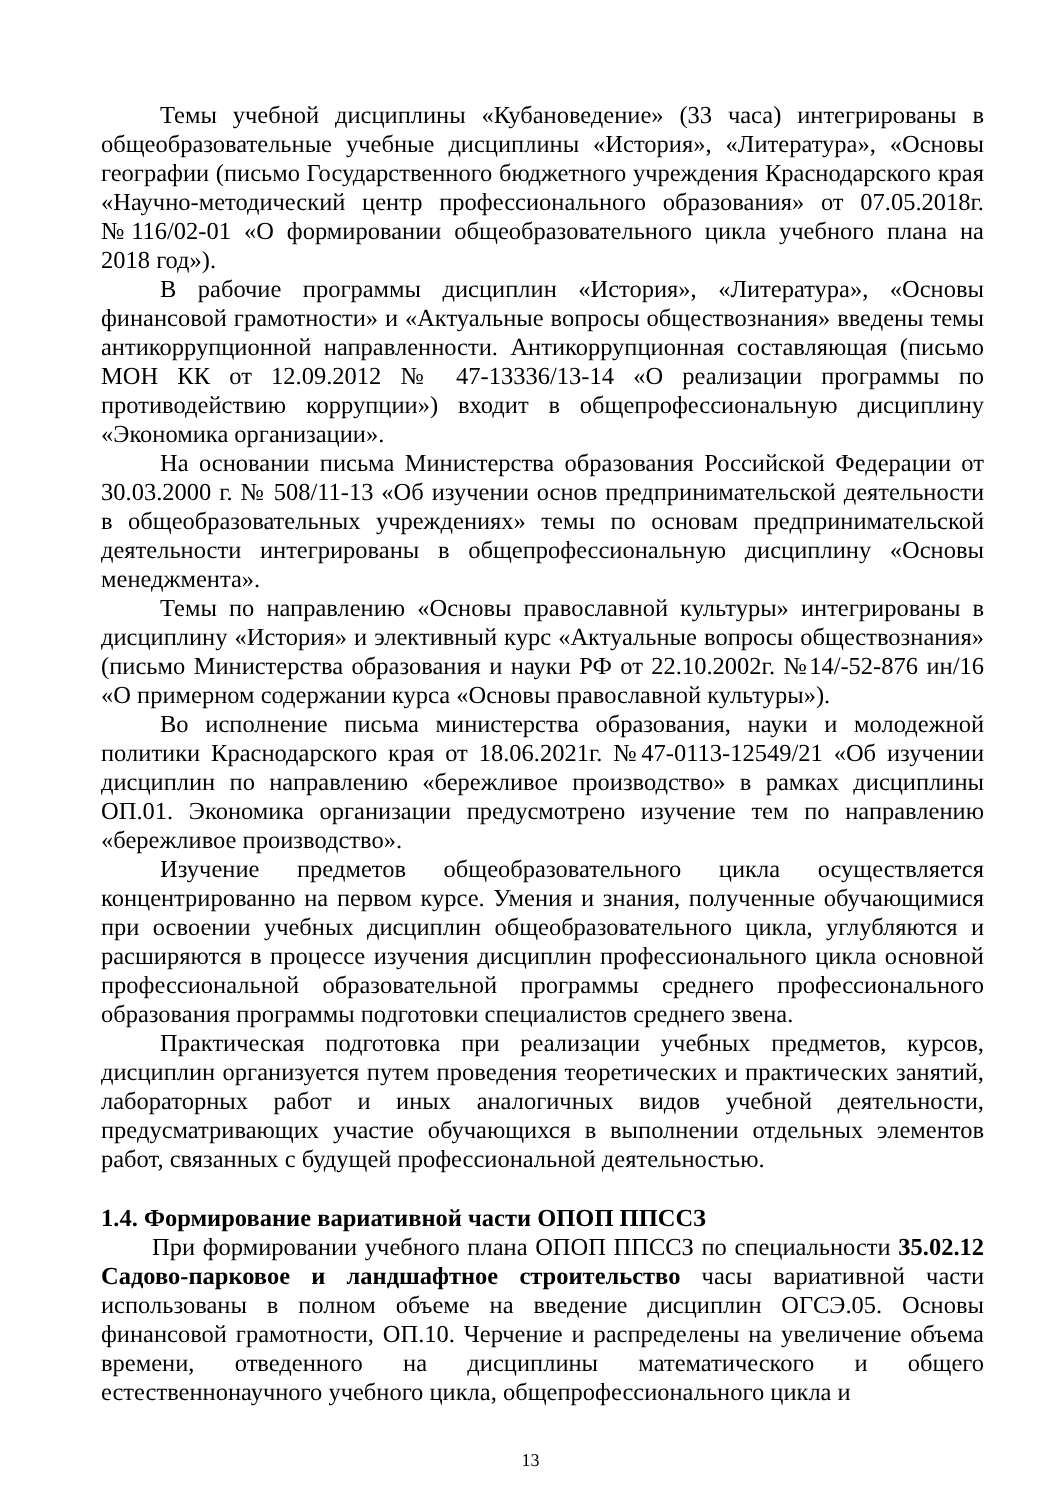Темы учебной дисциплины «Кубановедение» (33 часа) интегрированы в общеобразовательные учебные дисциплины «История», «Литература», «Основы географии (письмо Государственного бюджетного учреждения Краснодарского края «Научно-методический центр профессионального образования» от 07.05.2018г. №116/02-01 «О формировании общеобразовательного цикла учебного плана на 2018 год»).
В рабочие программы дисциплин «История», «Литература», «Основы финансовой грамотности» и «Актуальные вопросы обществознания» введены темы антикоррупционной направленности. Антикоррупционная составляющая (письмо МОН КК от 12.09.2012 № 47-13336/13-14 «О реализации программы по противодействию коррупции») входит в общепрофессиональную дисциплину «Экономика организации».
На основании письма Министерства образования Российской Федерации от 30.03.2000 г. № 508/11-13 «Об изучении основ предпринимательской деятельности в общеобразовательных учреждениях» темы по основам предпринимательской деятельности интегрированы в общепрофессиональную дисциплину «Основы менеджмента».
Темы по направлению «Основы православной культуры» интегрированы в дисциплину «История» и элективный курс «Актуальные вопросы обществознания» (письмо Министерства образования и науки РФ от 22.10.2002г. №14/-52-876 ин/16 «О примерном содержании курса «Основы православной культуры»).
Во исполнение письма министерства образования, науки и молодежной политики Краснодарского края от 18.06.2021г. №47-0113-12549/21 «Об изучении дисциплин по направлению «бережливое производство» в рамках дисциплины ОП.01. Экономика организации предусмотрено изучение тем по направлению «бережливое производство».
Изучение предметов общеобразовательного цикла осуществляется концентрированно на первом курсе. Умения и знания, полученные обучающимися при освоении учебных дисциплин общеобразовательного цикла, углубляются и расширяются в процессе изучения дисциплин профессионального цикла основной профессиональной образовательной программы среднего профессионального образования программы подготовки специалистов среднего звена.
Практическая подготовка при реализации учебных предметов, курсов, дисциплин организуется путем проведения теоретических и практических занятий, лабораторных работ и иных аналогичных видов учебной деятельности, предусматривающих участие обучающихся в выполнении отдельных элементов работ, связанных с будущей профессиональной деятельностью.
1.4. Формирование вариативной части ОПОП ППССЗ
При формировании учебного плана ОПОП ППССЗ по специальности 35.02.12 Садово-парковое и ландшафтное строительство часы вариативной части использованы в полном объеме на введение дисциплин ОГСЭ.05. Основы финансовой грамотности, ОП.10. Черчение и распределены на увеличение объема времени, отведенного на дисциплины математического и общего естественнонаучного учебного цикла, общепрофессионального цикла и
13